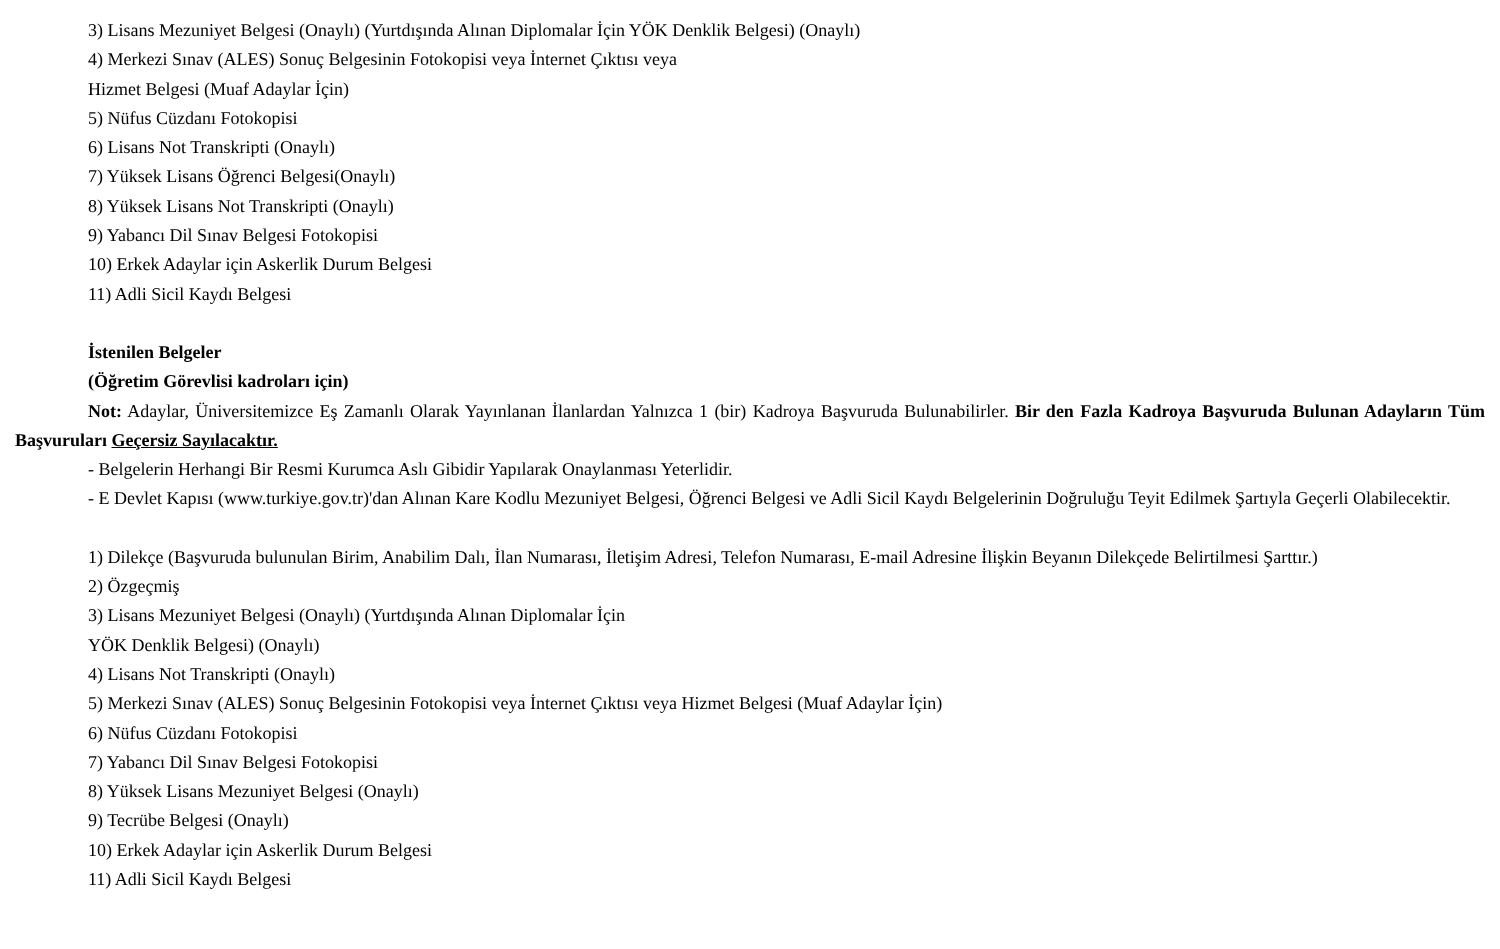3) Lisans Mezuniyet Belgesi (Onaylı) (Yurtdışında Alınan Diplomalar İçin YÖK Denklik Belgesi) (Onaylı)
4) Merkezi Sınav (ALES) Sonuç Belgesinin Fotokopisi veya İnternet Çıktısı veya
Hizmet Belgesi (Muaf Adaylar İçin)
5) Nüfus Cüzdanı Fotokopisi
6) Lisans Not Transkripti (Onaylı)
7) Yüksek Lisans Öğrenci Belgesi(Onaylı)
8) Yüksek Lisans Not Transkripti (Onaylı)
9) Yabancı Dil Sınav Belgesi Fotokopisi
10) Erkek Adaylar için Askerlik Durum Belgesi
11) Adli Sicil Kaydı Belgesi
İstenilen Belgeler
(Öğretim Görevlisi kadroları için)
Not: Adaylar, Üniversitemizce Eş Zamanlı Olarak Yayınlanan İlanlardan Yalnızca 1 (bir) Kadroya Başvuruda Bulunabilirler. Bir den Fazla Kadroya Başvuruda Bulunan Adayların Tüm Başvuruları Geçersiz Sayılacaktır.
- Belgelerin Herhangi Bir Resmi Kurumca Aslı Gibidir Yapılarak Onaylanması Yeterlidir.
- E Devlet Kapısı (www.turkiye.gov.tr)'dan Alınan Kare Kodlu Mezuniyet Belgesi, Öğrenci Belgesi ve Adli Sicil Kaydı Belgelerinin Doğruluğu Teyit Edilmek Şartıyla Geçerli Olabilecektir.
1) Dilekçe (Başvuruda bulunulan Birim, Anabilim Dalı, İlan Numarası, İletişim Adresi, Telefon Numarası, E-mail Adresine İlişkin Beyanın Dilekçede Belirtilmesi Şarttır.)
2) Özgeçmiş
3) Lisans Mezuniyet Belgesi (Onaylı) (Yurtdışında Alınan Diplomalar İçin
YÖK Denklik Belgesi) (Onaylı)
4) Lisans Not Transkripti (Onaylı)
5) Merkezi Sınav (ALES) Sonuç Belgesinin Fotokopisi veya İnternet Çıktısı veya Hizmet Belgesi (Muaf Adaylar İçin)
6) Nüfus Cüzdanı Fotokopisi
7) Yabancı Dil Sınav Belgesi Fotokopisi
8) Yüksek Lisans Mezuniyet Belgesi (Onaylı)
9) Tecrübe Belgesi (Onaylı)
10) Erkek Adaylar için Askerlik Durum Belgesi
11) Adli Sicil Kaydı Belgesi